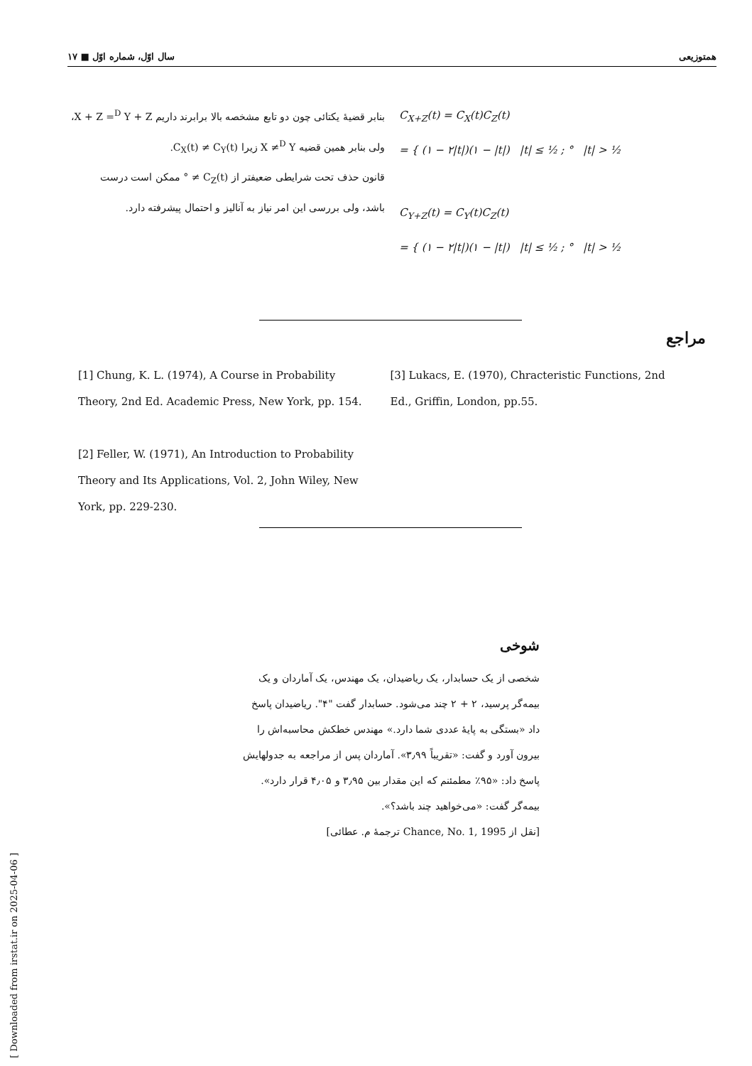همتوزیعی سال اوّل، شماره اوّل ■ ۱۷
C<sub>X+Z</sub>(t) = C<sub>X</sub>(t)C<sub>Z</sub>(t)
= { (۱ − ۲|t|)(۱ − |t|) |t| ≤ ½ ; ° |t| > ½
C<sub>Y+Z</sub>(t) = C<sub>Y</sub>(t)C<sub>Z</sub>(t)
= { (۱ − ۲|t|)(۱ − |t|) |t| ≤ ½ ; ° |t| > ½
بنابر قضیهٔ یکتائی چون دو تابع مشخصه بالا برابرند داریم X + Z =<sup>D</sup> Y + Z،
ولی بنابر همین قضیه X ≠<sup>D</sup> Y زیرا C<sub>X</sub>(t) ≠ C<sub>Y</sub>(t).
قانون حذف تحت شرایطی ضعیفتر از C<sub>Z</sub>(t) ≠ ° ممکن است درست
باشد، ولی بررسی این امر نیاز به آنالیز و احتمال پیشرفته دارد.
مراجع
[1] Chung, K. L. (1974), A Course in Probability Theory, 2nd Ed. Academic Press, New York, pp. 154.
[2] Feller, W. (1971), An Introduction to Probability Theory and Its Applications, Vol. 2, John Wiley, New York, pp. 229-230.
[3] Lukacs, E. (1970), Chracteristic Functions, 2nd Ed., Griffin, London, pp.55.
شوخی
شخصی از یک حسابدار، یک ریاضیدان، یک مهندس، یک آماردان و یک بیمه‌گر پرسید، ۲ + ۲ چند می‌شود. حسابدار گفت "۴". ریاضیدان پاسخ داد «بستگی به پایهٔ عددی شما دارد.» مهندس خطکش محاسبه‌اش را بیرون آورد و گفت: «تقریباً ۳٫۹۹». آماردان پس از مراجعه به جدولهایش پاسخ داد: «۹۵٪ مطمئنم که این مقدار بین ۳٫۹۵ و ۴٫۰۵ قرار دارد». بیمه‌گر گفت: «می‌خواهید چند باشد؟».
[نقل از Chance, No. 1, 1995 ترجمهٔ م. عطائی]
[ Downloaded from irstat.ir on 2025-04-06 ]